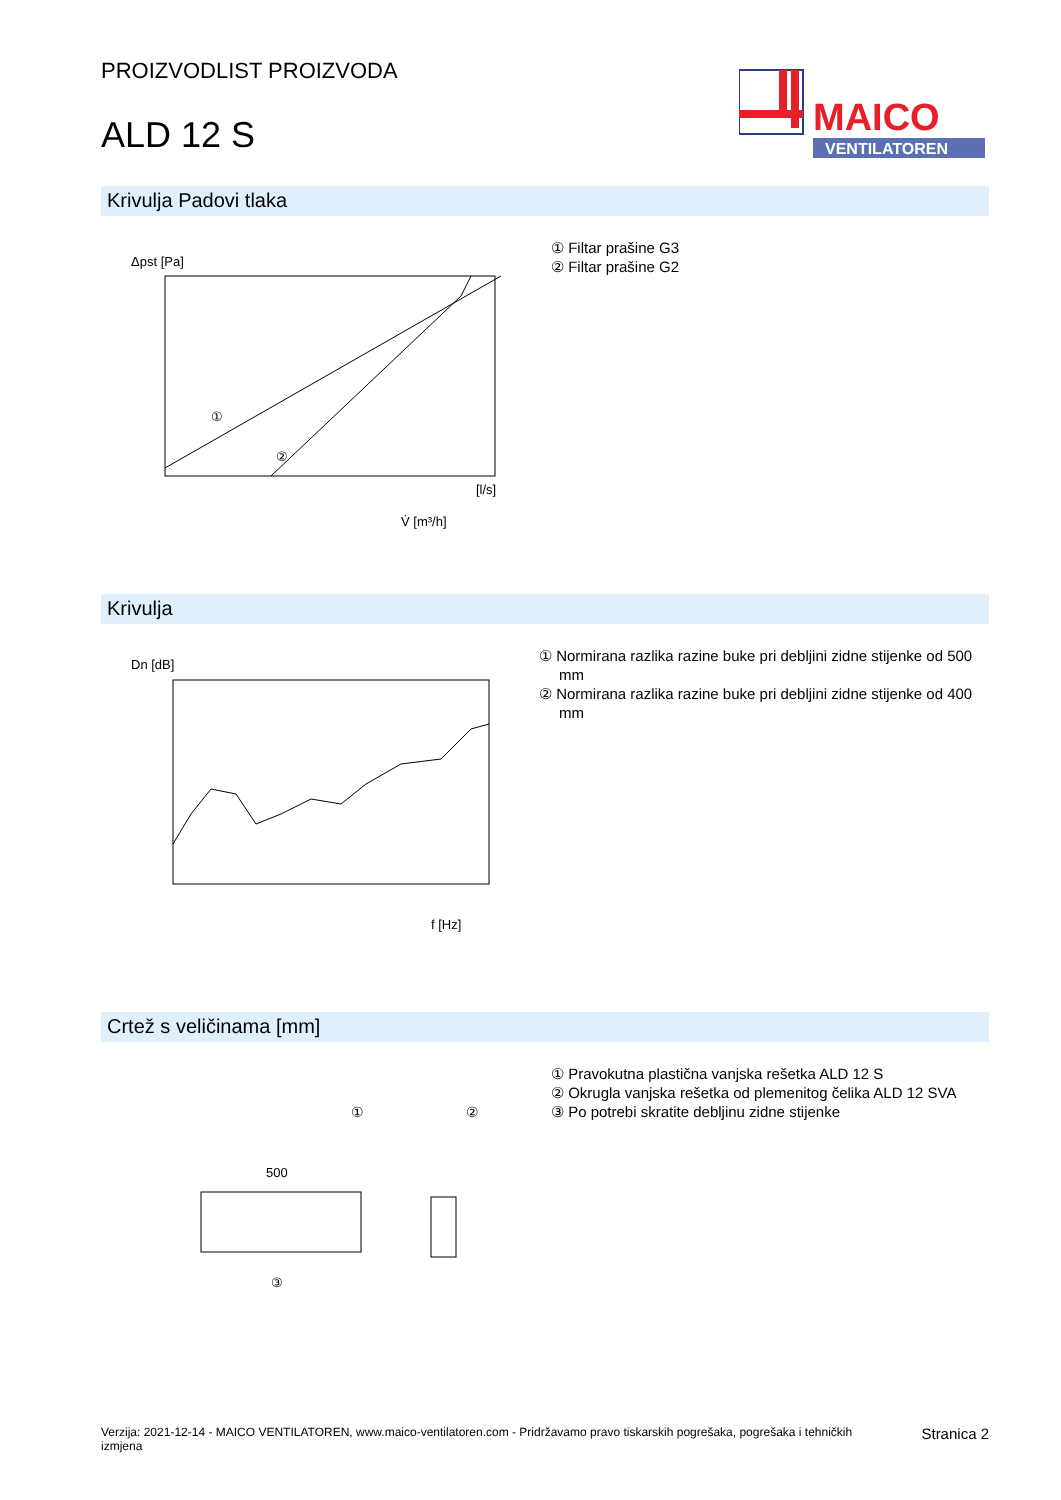PROIZVODLIST PROIZVODA
ALD 12 S
MAICO
VENTILATOREN
Krivulja Padovi tlaka
Δpst [Pa]
①
②
V̇ [m³/h]
[l/s]
① Filtar prašine G3
② Filtar prašine G2
Krivulja
Dn [dB]
f [Hz]
① Normirana razlika razine buke pri debljini zidne stijenke od 500 mm
② Normirana razlika razine buke pri debljini zidne stijenke od 400 mm
Crtež s veličinama [mm]
①
②
500
③
① Pravokutna plastična vanjska rešetka ALD 12 S
② Okrugla vanjska rešetka od plemenitog čelika ALD 12 SVA
③ Po potrebi skratite debljinu zidne stijenke
Verzija: 2021-12-14 - MAICO VENTILATOREN, www.maico-ventilatoren.com - Pridržavamo pravo tiskarskih pogrešaka, pogrešaka i tehničkih izmjena
Stranica 2